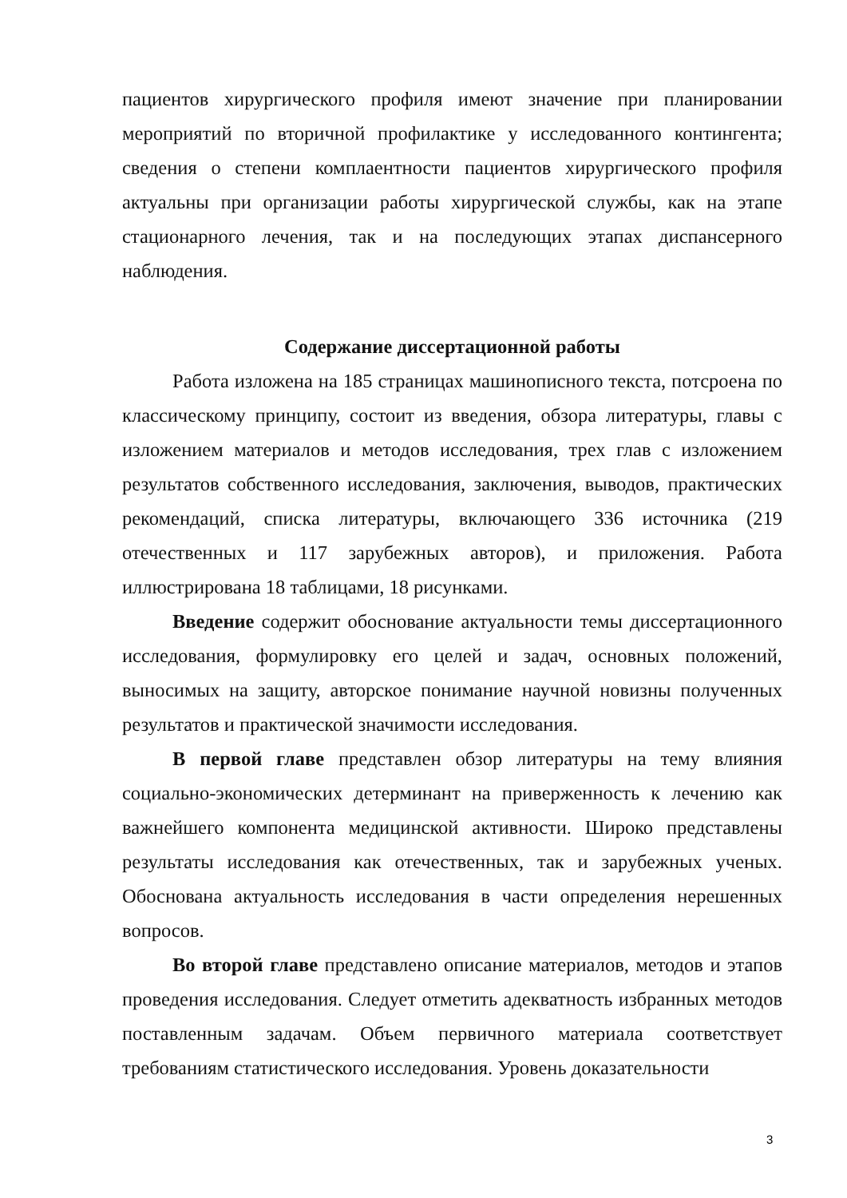пациентов хирургического профиля имеют значение при планировании мероприятий по вторичной профилактике у исследованного контингента; сведения о степени комплаентности пациентов хирургического профиля актуальны при организации работы хирургической службы, как на этапе стационарного лечения, так и на последующих этапах диспансерного наблюдения.
Содержание диссертационной работы
Работа изложена на 185 страницах машинописного текста, потсроена по классическому принципу, состоит из введения, обзора литературы, главы с изложением материалов и методов исследования, трех глав с изложением результатов собственного исследования, заключения, выводов, практических рекомендаций, списка литературы, включающего 336 источника (219 отечественных и 117 зарубежных авторов), и приложения. Работа иллюстрирована 18 таблицами, 18 рисунками.
Введение содержит обоснование актуальности темы диссертационного исследования, формулировку его целей и задач, основных положений, выносимых на защиту, авторское понимание научной новизны полученных результатов и практической значимости исследования.
В первой главе представлен обзор литературы на тему влияния социально-экономических детерминант на приверженность к лечению как важнейшего компонента медицинской активности. Широко представлены результаты исследования как отечественных, так и зарубежных ученых. Обоснована актуальность исследования в части определения нерешенных вопросов.
Во второй главе представлено описание материалов, методов и этапов проведения исследования. Следует отметить адекватность избранных методов поставленным задачам. Объем первичного материала соответствует требованиям статистического исследования. Уровень доказательности
3